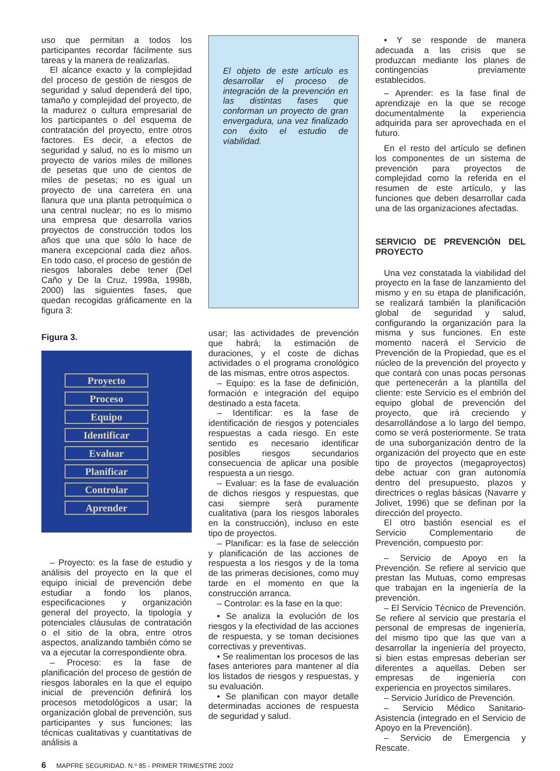uso que permitan a todos los participantes recordar fácilmente sus tareas y la manera de realizarlas.
El alcance exacto y la complejidad del proceso de gestión de riesgos de seguridad y salud dependerá del tipo, tamaño y complejidad del proyecto, de la madurez o cultura empresarial de los participantes o del esquema de contratación del proyecto, entre otros factores. Es decir, a efectos de seguridad y salud, no es lo mismo un proyecto de varios miles de millones de pesetas que uno de cientos de miles de pesetas; no es igual un proyecto de una carretera en una llanura que una planta petroquímica o una central nuclear; no es lo mismo una empresa que desarrolla varios proyectos de construcción todos los años que una que sólo lo hace de manera excepcional cada diez años. En todo caso, el proceso de gestión de riesgos laborales debe tener (Del Caño y De la Cruz, 1998a, 1998b, 2000) las siguientes fases, que quedan recogidas gráficamente en la figura 3:
Figura 3.
Proyecto
Proceso
Equipo
Identificar
Evaluar
Planificar
Controlar
Aprender
– Proyecto: es la fase de estudio y análisis del proyecto en la que el equipo inicial de prevención debe estudiar a fondo los planos, especificaciones y organización general del proyecto, la tipología y potenciales cláusulas de contratación o el sitio de la obra, entre otros aspectos, analizando también cómo se va a ejecutar la correspondiente obra.
– Proceso: es la fase de planificación del proceso de gestión de riesgos laborales en la que el equipo inicial de prevención definirá los procesos metodológicos a usar; la organización global de prevención, sus participantes y sus funciones; las técnicas cualitativas y cuantitativas de análisis a
El objeto de este artículo es desarrollar el proceso de integración de la prevención en las distintas fases que conforman un proyecto de gran envergadura, una vez finalizado con éxito el estudio de viabilidad.
usar; las actividades de prevención que habrá; la estimación de duraciones, y el coste de dichas actividades o el programa cronológico de las mismas, entre otros aspectos.
– Equipo: es la fase de definición, formación e integración del equipo destinado a esta faceta.
– Identificar: es la fase de identificación de riesgos y potenciales respuestas a cada riesgo. En este sentido es necesario identificar posibles riesgos secundarios consecuencia de aplicar una posible respuesta a un riesgo.
– Evaluar: es la fase de evaluación de dichos riesgos y respuestas, que casi siempre será puramente cualitativa (para los riesgos laborales en la construcción), incluso en este tipo de proyectos.
– Planificar: es la fase de selección y planificación de las acciones de respuesta a los riesgos y de la toma de las primeras decisiones, como muy tarde en el momento en que la construcción arranca.
– Controlar: es la fase en la que:
• Se analiza la evolución de los riesgos y la efectividad de las acciones de respuesta, y se toman decisiones correctivas y preventivas.
• Se realimentan los procesos de las fases anteriores para mantener al día los listados de riesgos y respuestas, y su evaluación.
• Se planifican con mayor detalle determinadas acciones de respuesta de seguridad y salud.
• Y se responde de manera adecuada a las crisis que se produzcan mediante los planes de contingencias previamente establecidos.
– Aprender: es la fase final de aprendizaje en la que se recoge documentalmente la experiencia adquirida para ser aprovechada en el futuro.
En el resto del artículo se definen los componentes de un sistema de prevención para proyectos de complejidad como la referida en el resumen de este artículo, y las funciones que deben desarrollar cada una de las organizaciones afectadas.
SERVICIO DE PREVENCIÓN DEL PROYECTO
Una vez constatada la viabilidad del proyecto en la fase de lanzamiento del mismo y en su etapa de planificación, se realizará también la planificación global de seguridad y salud, configurando la organización para la misma y sus funciones. En este momento nacerá el Servicio de Prevención de la Propiedad, que es el núcleo de la prevención del proyecto y que contará con unas pocas personas que pertenecerán a la plantilla del cliente: este Servicio es el embrión del equipo global de prevención del proyecto, que irá creciendo y desarrollándose a lo largo del tiempo, como se verá posteriormente. Se trata de una suborganización dentro de la organización del proyecto que en este tipo de proyectos (megaproyectos) debe actuar con gran autonomía dentro del presupuesto, plazos y directrices o reglas básicas (Navarre y Jolivet, 1996) que se definan por la dirección del proyecto.
El otro bastión esencial es el Servicio Complementario de Prevención, compuesto por:
– Servicio de Apoyo en la Prevención. Se refiere al servicio que prestan las Mutuas, como empresas que trabajan en la ingeniería de la prevención.
– El Servicio Técnico de Prevención. Se refiere al servicio que prestaría el personal de empresas de ingeniería, del mismo tipo que las que van a desarrollar la ingeniería del proyecto, si bien estas empresas deberían ser diferentes a aquellas. Deben ser empresas de ingeniería con experiencia en proyectos similares.
– Servicio Jurídico de Prevención.
– Servicio Médico Sanitario-Asistencia (integrado en el Servicio de Apoyo en la Prevención).
– Servicio de Emergencia y Rescate.
6 MAPFRE SEGURIDAD. N.º 85 - PRIMER TRIMESTRE 2002